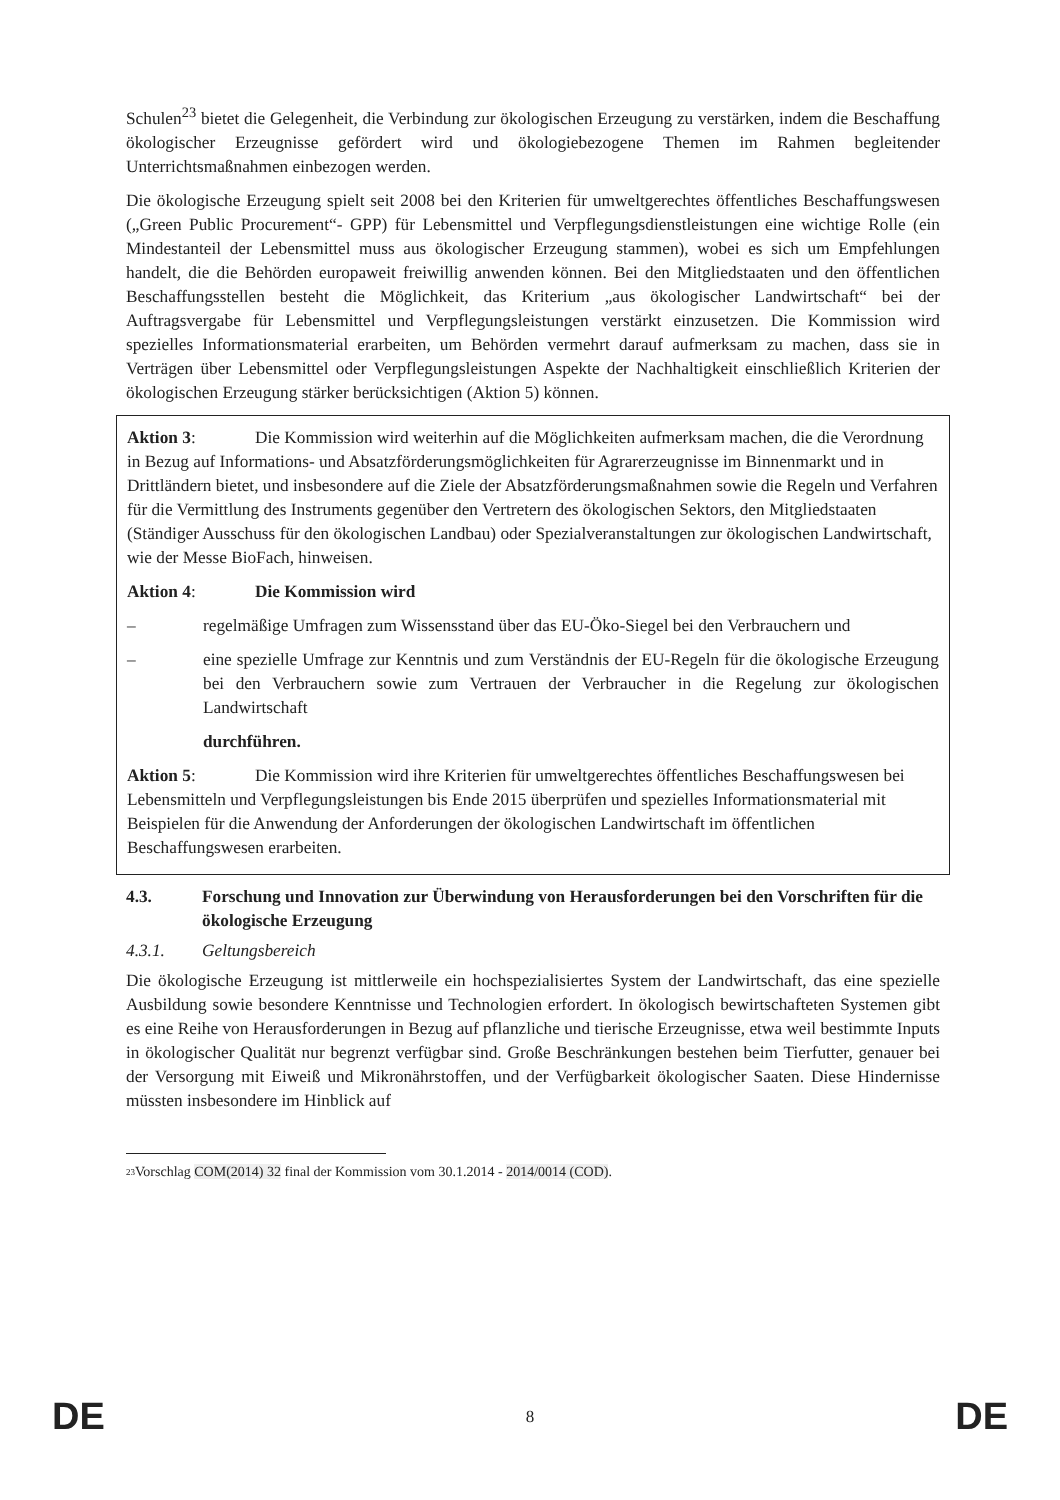Schulen<sup>23</sup> bietet die Gelegenheit, die Verbindung zur ökologischen Erzeugung zu verstärken, indem die Beschaffung ökologischer Erzeugnisse gefördert wird und ökologiebezogene Themen im Rahmen begleitender Unterrichtsmaßnahmen einbezogen werden.
Die ökologische Erzeugung spielt seit 2008 bei den Kriterien für umweltgerechtes öffentliches Beschaffungswesen („Green Public Procurement“- GPP) für Lebensmittel und Verpflegungsdienstleistungen eine wichtige Rolle (ein Mindestanteil der Lebensmittel muss aus ökologischer Erzeugung stammen), wobei es sich um Empfehlungen handelt, die die Behörden europaweit freiwillig anwenden können. Bei den Mitgliedstaaten und den öffentlichen Beschaffungsstellen besteht die Möglichkeit, das Kriterium „aus ökologischer Landwirtschaft“ bei der Auftragsvergabe für Lebensmittel und Verpflegungsleistungen verstärkt einzusetzen. Die Kommission wird spezielles Informationsmaterial erarbeiten, um Behörden vermehrt darauf aufmerksam zu machen, dass sie in Verträgen über Lebensmittel oder Verpflegungsleistungen Aspekte der Nachhaltigkeit einschließlich Kriterien der ökologischen Erzeugung stärker berücksichtigen (Aktion 5) können.
Aktion 3: Die Kommission wird weiterhin auf die Möglichkeiten aufmerksam machen, die die Verordnung in Bezug auf Informations- und Absatzförderungsmöglichkeiten für Agrarerzeugnisse im Binnenmarkt und in Drittländern bietet, und insbesondere auf die Ziele der Absatzförderungsmaßnahmen sowie die Regeln und Verfahren für die Vermittlung des Instruments gegenüber den Vertretern des ökologischen Sektors, den Mitgliedstaaten (Ständiger Ausschuss für den ökologischen Landbau) oder Spezialveranstaltungen zur ökologischen Landwirtschaft, wie der Messe BioFach, hinweisen.
Aktion 4: Die Kommission wird
– regelmäßige Umfragen zum Wissensstand über das EU-Öko-Siegel bei den Verbrauchern und
– eine spezielle Umfrage zur Kenntnis und zum Verständnis der EU-Regeln für die ökologische Erzeugung bei den Verbrauchern sowie zum Vertrauen der Verbraucher in die Regelung zur ökologischen Landwirtschaft
durchführen.
Aktion 5: Die Kommission wird ihre Kriterien für umweltgerechtes öffentliches Beschaffungswesen bei Lebensmitteln und Verpflegungsleistungen bis Ende 2015 überprüfen und spezielles Informationsmaterial mit Beispielen für die Anwendung der Anforderungen der ökologischen Landwirtschaft im öffentlichen Beschaffungswesen erarbeiten.
4.3. Forschung und Innovation zur Überwindung von Herausforderungen bei den Vorschriften für die ökologische Erzeugung
4.3.1. Geltungsbereich
Die ökologische Erzeugung ist mittlerweile ein hochspezialisiertes System der Landwirtschaft, das eine spezielle Ausbildung sowie besondere Kenntnisse und Technologien erfordert. In ökologisch bewirtschafteten Systemen gibt es eine Reihe von Herausforderungen in Bezug auf pflanzliche und tierische Erzeugnisse, etwa weil bestimmte Inputs in ökologischer Qualität nur begrenzt verfügbar sind. Große Beschränkungen bestehen beim Tierfutter, genauer bei der Versorgung mit Eiweiß und Mikronährstoffen, und der Verfügbarkeit ökologischer Saaten. Diese Hindernisse müssten insbesondere im Hinblick auf
<sup>23</sup> Vorschlag COM(2014) 32 final der Kommission vom 30.1.2014 - 2014/0014 (COD).
DE 8 DE